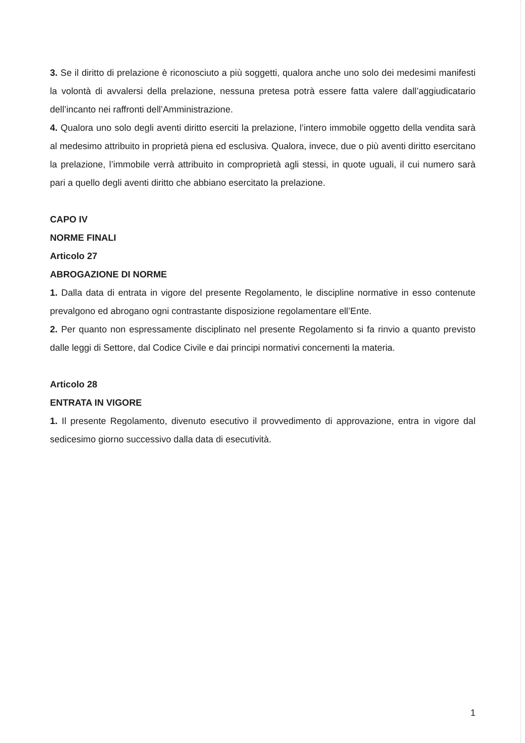3. Se il diritto di prelazione è riconosciuto a più soggetti, qualora anche uno solo dei medesimi manifesti la volontà di avvalersi della prelazione, nessuna pretesa potrà essere fatta valere dall’aggiudicatario dell’incanto nei raffronti dell’Amministrazione.
4. Qualora uno solo degli aventi diritto eserciti la prelazione, l’intero immobile oggetto della vendita sarà al medesimo attribuito in proprietà piena ed esclusiva. Qualora, invece, due o più aventi diritto esercitano la prelazione, l’immobile verrà attribuito in comproprietà agli stessi, in quote uguali, il cui numero sarà pari a quello degli aventi diritto che abbiano esercitato la prelazione.
CAPO IV
NORME FINALI
Articolo 27
ABROGAZIONE DI NORME
1. Dalla data di entrata in vigore del presente Regolamento, le discipline normative in esso contenute prevalgono ed abrogano ogni contrastante disposizione regolamentare ell’Ente.
2. Per quanto non espressamente disciplinato nel presente Regolamento si fa rinvio a quanto previsto dalle leggi di Settore, dal Codice Civile e dai principi normativi concernenti la materia.
Articolo 28
ENTRATA IN VIGORE
1. Il presente Regolamento, divenuto esecutivo il provvedimento di approvazione, entra in vigore dal sedicesimo giorno successivo dalla data di esecutività.
1